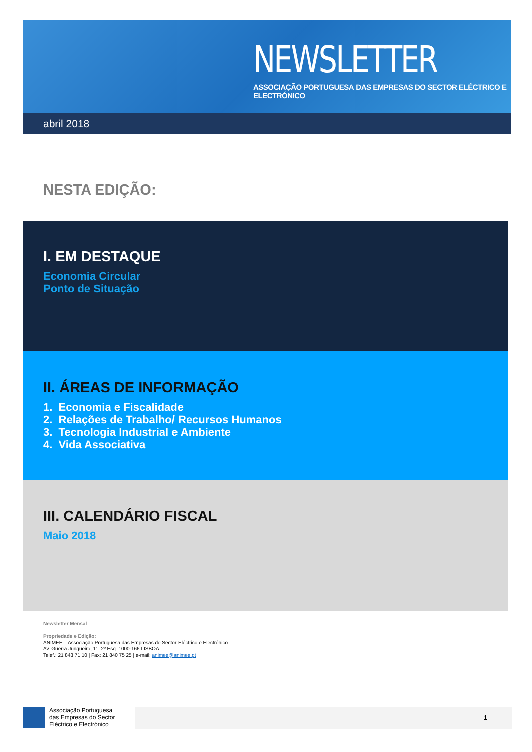NEWSLETTER
ASSOCIAÇÃO PORTUGUESA DAS EMPRESAS DO SECTOR ELÉCTRICO E ELECTRÓNICO
abril 2018
NESTA EDIÇÃO:
I. EM DESTAQUE
Economia Circular
Ponto de Situação
II. ÁREAS DE INFORMAÇÃO
1. Economia e Fiscalidade
2. Relações de Trabalho/ Recursos Humanos
3. Tecnologia Industrial e Ambiente
4. Vida Associativa
III. CALENDÁRIO FISCAL
Maio 2018
Newsletter Mensal
Propriedade e Edição:
ANIMEE – Associação Portuguesa das Empresas do Sector Eléctrico e Electrónico
Av. Guerra Junqueiro, 11, 2º Esq. 1000-166 LISBOA
Telef.: 21 843 71 10 | Fax: 21 840 75 25 | e-mail: animee@animee.pt
Associação Portuguesa
das Empresas do Sector
Eléctrico e Electrónico
1